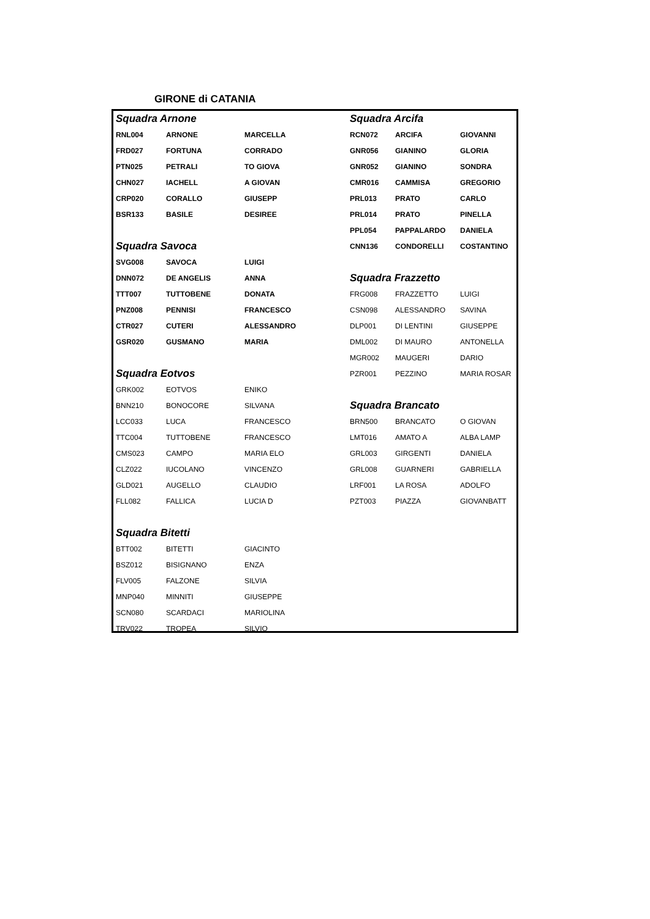GIRONE di CATANIA
| Squadra Arnone | | | Squadra Arcifa | | |
| RNL004 | ARNONE | MARCELLA | RCN072 | ARCIFA | GIOVANNI |
| FRD027 | FORTUNA | CORRADO | GNR056 | GIANINO | GLORIA |
| PTN025 | PETRALI | TO GIOVA | GNR052 | GIANINO | SONDRA |
| CHN027 | IACHELL | A GIOVAN | CMR016 | CAMMISA | GREGORIO |
| CRP020 | CORALLO | GIUSEPP | PRL013 | PRATO | CARLO |
| BSR133 | BASILE | DESIREE | PRL014 | PRATO | PINELLA |
| | | | PPL054 | PAPPALARDO | DANIELA |
| Squadra Savoca | | | CNN136 | CONDORELLI | COSTANTINO |
| SVG008 | SAVOCA | LUIGI | | | |
| DNN072 | DE ANGELIS | ANNA | Squadra Frazzetto | | |
| TTT007 | TUTTOBENE | DONATA | FRG008 | FRAZZETTO | LUIGI |
| PNZ008 | PENNISI | FRANCESCO | CSN098 | ALESSANDRO | SAVINA |
| CTR027 | CUTERI | ALESSANDRO | DLP001 | DI LENTINI | GIUSEPPE |
| GSR020 | GUSMANO | MARIA | DML002 | DI MAURO | ANTONELLA |
| | | | MGR002 | MAUGERI | DARIO |
| Squadra Eotvos | | | PZR001 | PEZZINO | MARIA ROSAR |
| GRK002 | EOTVOS | ENIKO | | | |
| BNN210 | BONOCORE | SILVANA | Squadra Brancato | | |
| LCC033 | LUCA | FRANCESCO | BRN500 | BRANCATO | O GIOVAN |
| TTC004 | TUTTOBENE | FRANCESCO | LMT016 | AMATO A | ALBA LAMP |
| CMS023 | CAMPO | MARIA ELO | GRL003 | GIRGENTI | DANIELA |
| CLZ022 | IUCOLANO | VINCENZO | GRL008 | GUARNERI | GABRIELLA |
| GLD021 | AUGELLO | CLAUDIO | LRF001 | LA ROSA | ADOLFO |
| FLL082 | FALLICA | LUCIA D | PZT003 | PIAZZA | GIOVANBATT |
| Squadra Bitetti | | | | | |
| BTT002 | BITETTI | GIACINTO | | | |
| BSZ012 | BISIGNANO | ENZA | | | |
| FLV005 | FALZONE | SILVIA | | | |
| MNP040 | MINNITI | GIUSEPPE | | | |
| SCN080 | SCARDACI | MARIOLINA | | | |
| TRV022 | TROPEA | SILVIO | | | |